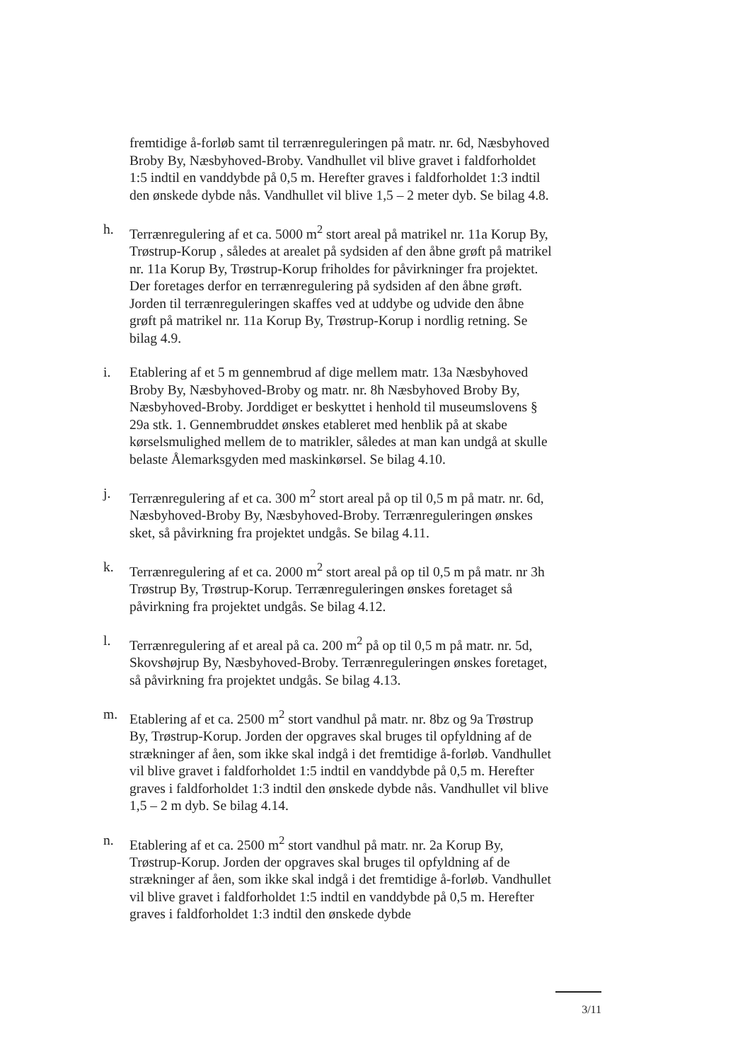fremtidige å-forløb samt til terrænreguleringen på matr. nr. 6d, Næsbyhoved Broby By, Næsbyhoved-Broby. Vandhullet vil blive gravet i faldforholdet 1:5 indtil en vanddybde på 0,5 m. Herefter graves i faldforholdet 1:3 indtil den ønskede dybde nås. Vandhullet vil blive 1,5 – 2 meter dyb. Se bilag 4.8.
h. Terrænregulering af et ca. 5000 m<sup>2</sup> stort areal på matrikel nr. 11a Korup By, Trøstrup-Korup , således at arealet på sydsiden af den åbne grøft på matrikel nr. 11a Korup By, Trøstrup-Korup friholdes for påvirkninger fra projektet. Der foretages derfor en terrænregulering på sydsiden af den åbne grøft. Jorden til terrænreguleringen skaffes ved at uddybe og udvide den åbne grøft på matrikel nr. 11a Korup By, Trøstrup-Korup i nordlig retning. Se bilag 4.9.
i. Etablering af et 5 m gennembrud af dige mellem matr. 13a Næsbyhoved Broby By, Næsbyhoved-Broby og matr. nr. 8h Næsbyhoved Broby By, Næsbyhoved-Broby. Jorddiget er beskyttet i henhold til museumslovens § 29a stk. 1. Gennembruddet ønskes etableret med henblik på at skabe kørselsmulighed mellem de to matrikler, således at man kan undgå at skulle belaste Ålemarksgyden med maskinkørsel. Se bilag 4.10.
j. Terrænregulering af et ca. 300 m<sup>2</sup> stort areal på op til 0,5 m på matr. nr. 6d, Næsbyhoved-Broby By, Næsbyhoved-Broby. Terrænreguleringen ønskes sket, så påvirkning fra projektet undgås. Se bilag 4.11.
k. Terrænregulering af et ca. 2000 m<sup>2</sup> stort areal på op til 0,5 m på matr. nr 3h Trøstrup By, Trøstrup-Korup. Terrænreguleringen ønskes foretaget så påvirkning fra projektet undgås. Se bilag 4.12.
l. Terrænregulering af et areal på ca. 200 m<sup>2</sup> på op til 0,5 m på matr. nr. 5d, Skovshøjrup By, Næsbyhoved-Broby. Terrænreguleringen ønskes foretaget, så påvirkning fra projektet undgås. Se bilag 4.13.
m. Etablering af et ca. 2500 m<sup>2</sup> stort vandhul på matr. nr. 8bz og 9a Trøstrup By, Trøstrup-Korup. Jorden der opgraves skal bruges til opfyldning af de strækninger af åen, som ikke skal indgå i det fremtidige å-forløb. Vandhullet vil blive gravet i faldforholdet 1:5 indtil en vanddybde på 0,5 m. Herefter graves i faldforholdet 1:3 indtil den ønskede dybde nås. Vandhullet vil blive 1,5 – 2 m dyb. Se bilag 4.14.
n. Etablering af et ca. 2500 m<sup>2</sup> stort vandhul på matr. nr. 2a Korup By, Trøstrup-Korup. Jorden der opgraves skal bruges til opfyldning af de strækninger af åen, som ikke skal indgå i det fremtidige å-forløb. Vandhullet vil blive gravet i faldforholdet 1:5 indtil en vanddybde på 0,5 m. Herefter graves i faldforholdet 1:3 indtil den ønskede dybde
3/11